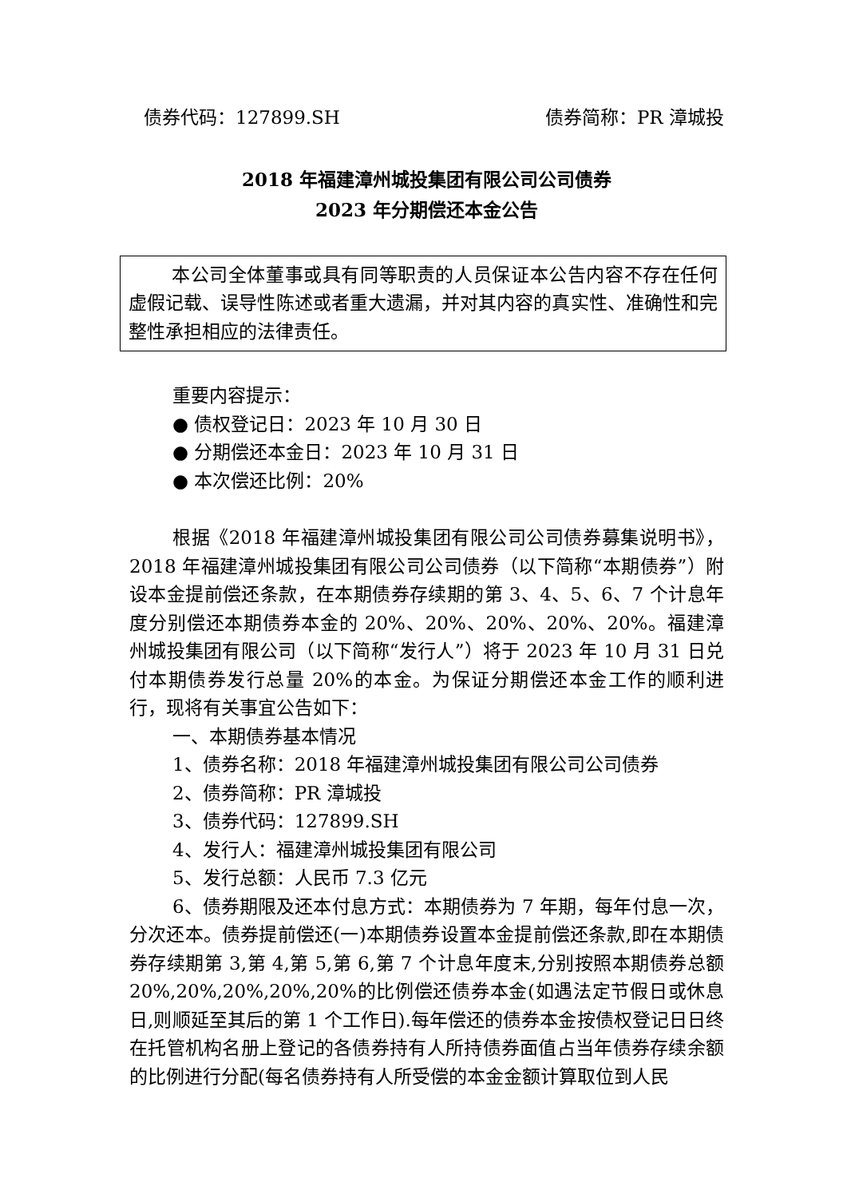债券代码：127899.SH 债券简称：PR 漳城投
2018 年福建漳州城投集团有限公司公司债券
2023 年分期偿还本金公告
本公司全体董事或具有同等职责的人员保证本公告内容不存在任何虚假记载、误导性陈述或者重大遗漏，并对其内容的真实性、准确性和完整性承担相应的法律责任。
重要内容提示：
● 债权登记日：2023 年 10 月 30 日
● 分期偿还本金日：2023 年 10 月 31 日
● 本次偿还比例：20%
根据《2018 年福建漳州城投集团有限公司公司债券募集说明书》，2018 年福建漳州城投集团有限公司公司债券（以下简称“本期债券”）附设本金提前偿还条款，在本期债券存续期的第 3、4、5、6、7 个计息年度分别偿还本期债券本金的 20%、20%、20%、20%、20%。福建漳州城投集团有限公司（以下简称“发行人”）将于 2023 年 10 月 31 日兑付本期债券发行总量 20%的本金。为保证分期偿还本金工作的顺利进行，现将有关事宜公告如下：
一、本期债券基本情况
1、债券名称：2018 年福建漳州城投集团有限公司公司债券
2、债券简称：PR 漳城投
3、债券代码：127899.SH
4、发行人：福建漳州城投集团有限公司
5、发行总额：人民币 7.3 亿元
6、债券期限及还本付息方式：本期债券为 7 年期，每年付息一次，分次还本。债券提前偿还(一)本期债券设置本金提前偿还条款,即在本期债券存续期第 3,第 4,第 5,第 6,第 7 个计息年度末,分别按照本期债券总额 20%,20%,20%,20%,20%的比例偿还债券本金(如遇法定节假日或休息日,则顺延至其后的第 1 个工作日).每年偿还的债券本金按债权登记日日终在托管机构名册上登记的各债券持有人所持债券面值占当年债券存续余额的比例进行分配(每名债券持有人所受偿的本金金额计算取位到人民